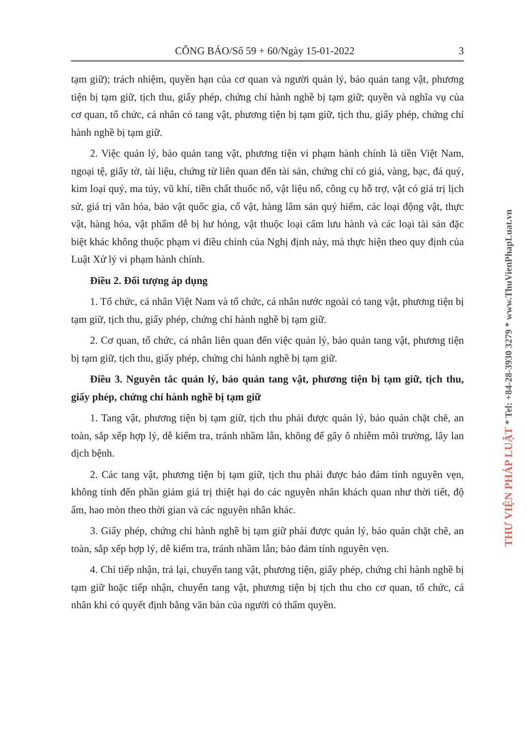CÔNG BÁO/Số 59 + 60/Ngày 15-01-2022 3
tạm giữ); trách nhiệm, quyền hạn của cơ quan và người quản lý, bảo quản tang vật, phương tiện bị tạm giữ, tịch thu, giấy phép, chứng chỉ hành nghề bị tạm giữ; quyền và nghĩa vụ của cơ quan, tổ chức, cá nhân có tang vật, phương tiện bị tạm giữ, tịch thu, giấy phép, chứng chỉ hành nghề bị tạm giữ.
2. Việc quản lý, bảo quản tang vật, phương tiện vi phạm hành chính là tiền Việt Nam, ngoại tệ, giấy tờ, tài liệu, chứng từ liên quan đến tài sản, chứng chỉ có giá, vàng, bạc, đá quý, kim loại quý, ma túy, vũ khí, tiền chất thuốc nổ, vật liệu nổ, công cụ hỗ trợ, vật có giá trị lịch sử, giá trị văn hóa, bảo vật quốc gia, cổ vật, hàng lâm sản quý hiếm, các loại động vật, thực vật, hàng hóa, vật phẩm dễ bị hư hỏng, vật thuộc loại cấm lưu hành và các loại tài sản đặc biệt khác không thuộc phạm vi điều chỉnh của Nghị định này, mà thực hiện theo quy định của Luật Xử lý vi phạm hành chính.
Điều 2. Đối tượng áp dụng
1. Tổ chức, cá nhân Việt Nam và tổ chức, cá nhân nước ngoài có tang vật, phương tiện bị tạm giữ, tịch thu, giấy phép, chứng chỉ hành nghề bị tạm giữ.
2. Cơ quan, tổ chức, cá nhân liên quan đến việc quản lý, bảo quản tang vật, phương tiện bị tạm giữ, tịch thu, giấy phép, chứng chỉ hành nghề bị tạm giữ.
Điều 3. Nguyên tắc quản lý, bảo quản tang vật, phương tiện bị tạm giữ, tịch thu, giấy phép, chứng chỉ hành nghề bị tạm giữ
1. Tang vật, phương tiện bị tạm giữ, tịch thu phải được quản lý, bảo quản chặt chẽ, an toàn, sắp xếp hợp lý, dễ kiểm tra, tránh nhầm lẫn, không để gây ô nhiễm môi trường, lây lan dịch bệnh.
2. Các tang vật, phương tiện bị tạm giữ, tịch thu phải được bảo đảm tính nguyên vẹn, không tính đến phần giảm giá trị thiệt hại do các nguyên nhân khách quan như thời tiết, độ ẩm, hao mòn theo thời gian và các nguyên nhân khác.
3. Giấy phép, chứng chỉ hành nghề bị tạm giữ phải được quản lý, bảo quản chặt chẽ, an toàn, sắp xếp hợp lý, dễ kiểm tra, tránh nhầm lẫn; bảo đảm tính nguyên vẹn.
4. Chỉ tiếp nhận, trả lại, chuyển tang vật, phương tiện, giấy phép, chứng chỉ hành nghề bị tạm giữ hoặc tiếp nhận, chuyển tang vật, phương tiện bị tịch thu cho cơ quan, tổ chức, cá nhân khi có quyết định bằng văn bản của người có thẩm quyền.
THƯ VIỆN PHÁP LUẬT * Tel: +84-28-3930 3279 * www.ThuVienPhapLuat.vn